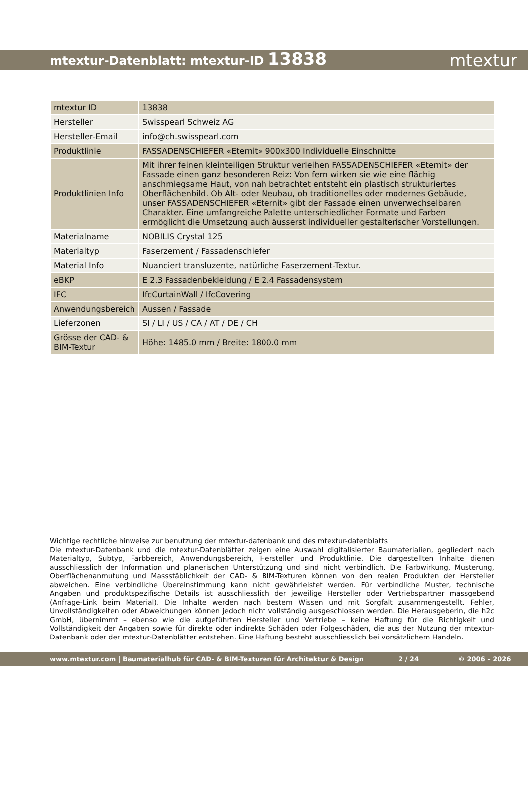mtextur-Datenblatt: mtextur-ID 13838
mtextur
| mtextur ID | 13838 |
| Hersteller | Swisspearl Schweiz AG |
| Hersteller-Email | info@ch.swisspearl.com |
| Produktlinie | FASSADENSCHIEFER «Eternit» 900x300 Individuelle Einschnitte |
| Produktlinien Info | Mit ihrer feinen kleinteiligen Struktur verleihen FASSADENSCHIEFER «Eternit» der Fassade einen ganz besonderen Reiz: Von fern wirken sie wie eine flächig anschmiegsame Haut, von nah betrachtet entsteht ein plastisch strukturiertes Oberflächenbild. Ob Alt- oder Neubau, ob traditionelles oder modernes Gebäude, unser FASSADENSCHIEFER «Eternit» gibt der Fassade einen unverwechselbaren Charakter. Eine umfangreiche Palette unterschiedlicher Formate und Farben ermöglicht die Umsetzung auch äusserst individueller gestalterischer Vorstellungen. |
| Materialname | NOBILIS Crystal 125 |
| Materialtyp | Faserzement / Fassadenschiefer |
| Material Info | Nuanciert transluzente, natürliche Faserzement-Textur. |
| eBKP | E 2.3 Fassadenbekleidung / E 2.4 Fassadensystem |
| IFC | IfcCurtainWall / IfcCovering |
| Anwendungsbereich | Aussen / Fassade |
| Lieferzonen | SI / LI / US / CA / AT / DE / CH |
| Grösse der CAD- & BIM-Textur | Höhe: 1485.0 mm / Breite: 1800.0 mm |
Wichtige rechtliche hinweise zur benutzung der mtextur-datenbank und des mtextur-datenblatts
Die mtextur-Datenbank und die mtextur-Datenblätter zeigen eine Auswahl digitalisierter Baumaterialien, gegliedert nach Materialtyp, Subtyp, Farbbereich, Anwendungsbereich, Hersteller und Produktlinie. Die dargestellten Inhalte dienen ausschliesslich der Information und planerischen Unterstützung und sind nicht verbindlich. Die Farbwirkung, Musterung, Oberflächenanmutung und Massstäblichkeit der CAD- & BIM-Texturen können von den realen Produkten der Hersteller abweichen. Eine verbindliche Übereinstimmung kann nicht gewährleistet werden. Für verbindliche Muster, technische Angaben und produktspezifische Details ist ausschliesslich der jeweilige Hersteller oder Vertriebspartner massgebend (Anfrage-Link beim Material). Die Inhalte werden nach bestem Wissen und mit Sorgfalt zusammengestellt. Fehler, Unvollständigkeiten oder Abweichungen können jedoch nicht vollständig ausgeschlossen werden. Die Herausgeberin, die h2c GmbH, übernimmt – ebenso wie die aufgeführten Hersteller und Vertriebe – keine Haftung für die Richtigkeit und Vollständigkeit der Angaben sowie für direkte oder indirekte Schäden oder Folgeschäden, die aus der Nutzung der mtextur-Datenbank oder der mtextur-Datenblätter entstehen. Eine Haftung besteht ausschliesslich bei vorsätzlichem Handeln.
www.mtextur.com | Baumaterialhub für CAD- & BIM-Texturen für Architektur & Design 2 / 24 © 2006 – 2026